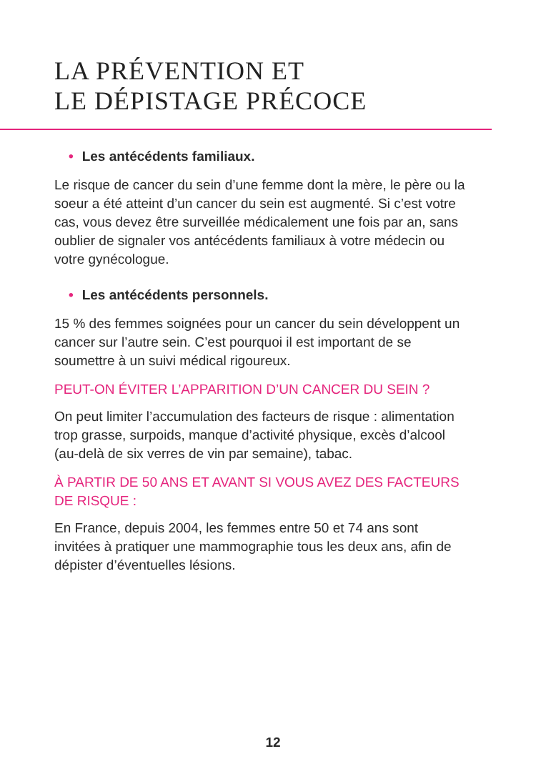LA PRÉVENTION ET
LE DÉPISTAGE PRÉCOCE
• Les antécédents familiaux.
Le risque de cancer du sein d’une femme dont la mère, le père ou la soeur a été atteint d’un cancer du sein est augmenté. Si c’est votre cas, vous devez être surveillée médicalement une fois par an, sans oublier de signaler vos antécédents familiaux à votre médecin ou votre gynécologue.
• Les antécédents personnels.
15 % des femmes soignées pour un cancer du sein développent un cancer sur l’autre sein. C’est pourquoi il est important de se soumettre à un suivi médical rigoureux.
PEUT-ON ÉVITER L’APPARITION D’UN CANCER DU SEIN ?
On peut limiter l’accumulation des facteurs de risque : alimentation trop grasse, surpoids, manque d’activité physique, excès d’alcool (au-delà de six verres de vin par semaine), tabac.
À PARTIR DE 50 ANS ET AVANT SI VOUS AVEZ DES FACTEURS DE RISQUE :
En France, depuis 2004, les femmes entre 50 et 74 ans sont invitées à pratiquer une mammographie tous les deux ans, afin de dépister d’éventuelles lésions.
12